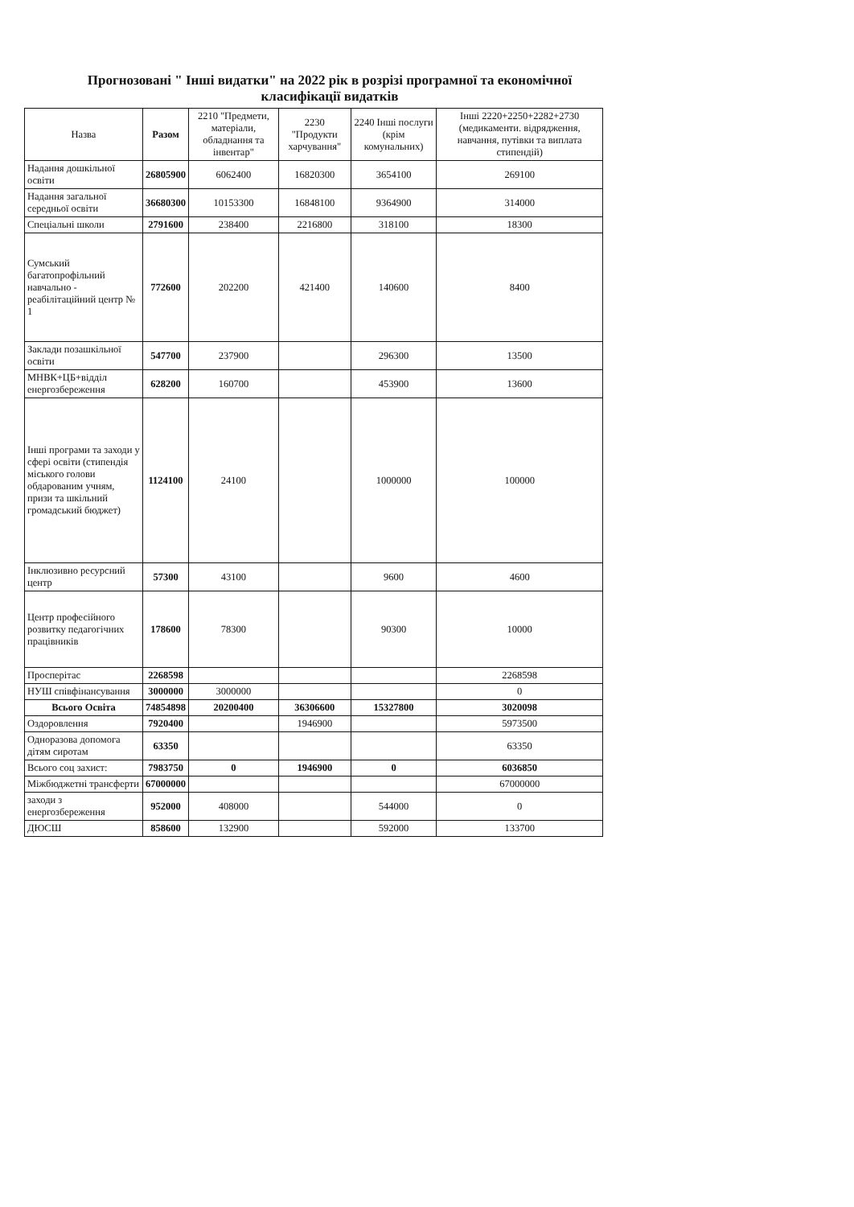Прогнозовані " Інші видатки" на 2022 рік в розрізі програмної та економічної класифікації видатків
| Назва | Разом | 2210 "Предмети, матеріали, обладнання та інвентар" | 2230 "Продукти харчування" | 2240 Інші послуги (крім комунальних) | Інші 2220+2250+2282+2730 (медикаменти. відрядження, навчання, путівки та виплата стипендій) |
| --- | --- | --- | --- | --- | --- |
| Надання дошкільної освіти | 26805900 | 6062400 | 16820300 | 3654100 | 269100 |
| Надання загальної середньої освіти | 36680300 | 10153300 | 16848100 | 9364900 | 314000 |
| Спеціальні школи | 2791600 | 238400 | 2216800 | 318100 | 18300 |
| Сумський багатопрофільний навчально - реабілітаційний центр № 1 | 772600 | 202200 | 421400 | 140600 | 8400 |
| Заклади позашкільної освіти | 547700 | 237900 | | 296300 | 13500 |
| МНВК+ЦБ+відділ енергозбереження | 628200 | 160700 | | 453900 | 13600 |
| Інші програми та заходи у сфері освіти (стипендія міського голови обдарованим учням, призи та шкільний громадський бюджет) | 1124100 | 24100 | | 1000000 | 100000 |
| Інклюзивно ресурсний центр | 57300 | 43100 | | 9600 | 4600 |
| Центр професійного розвитку педагогічних працівників | 178600 | 78300 | | 90300 | 10000 |
| Просперітас | 2268598 | | | | 2268598 |
| НУШ співфінансування | 3000000 | 3000000 | | | 0 |
| Всього Освіта | 74854898 | 20200400 | 36306600 | 15327800 | 3020098 |
| Оздоровлення | 7920400 | | 1946900 | | 5973500 |
| Одноразова допомога дітям сиротам | 63350 | | | | 63350 |
| Всього соц захист: | 7983750 | 0 | 1946900 | 0 | 6036850 |
| Міжбюджетні трансферти | 67000000 | | | | 67000000 |
| заходи з енергозбереження | 952000 | 408000 | | 544000 | 0 |
| ДЮСШ | 858600 | 132900 | | 592000 | 133700 |